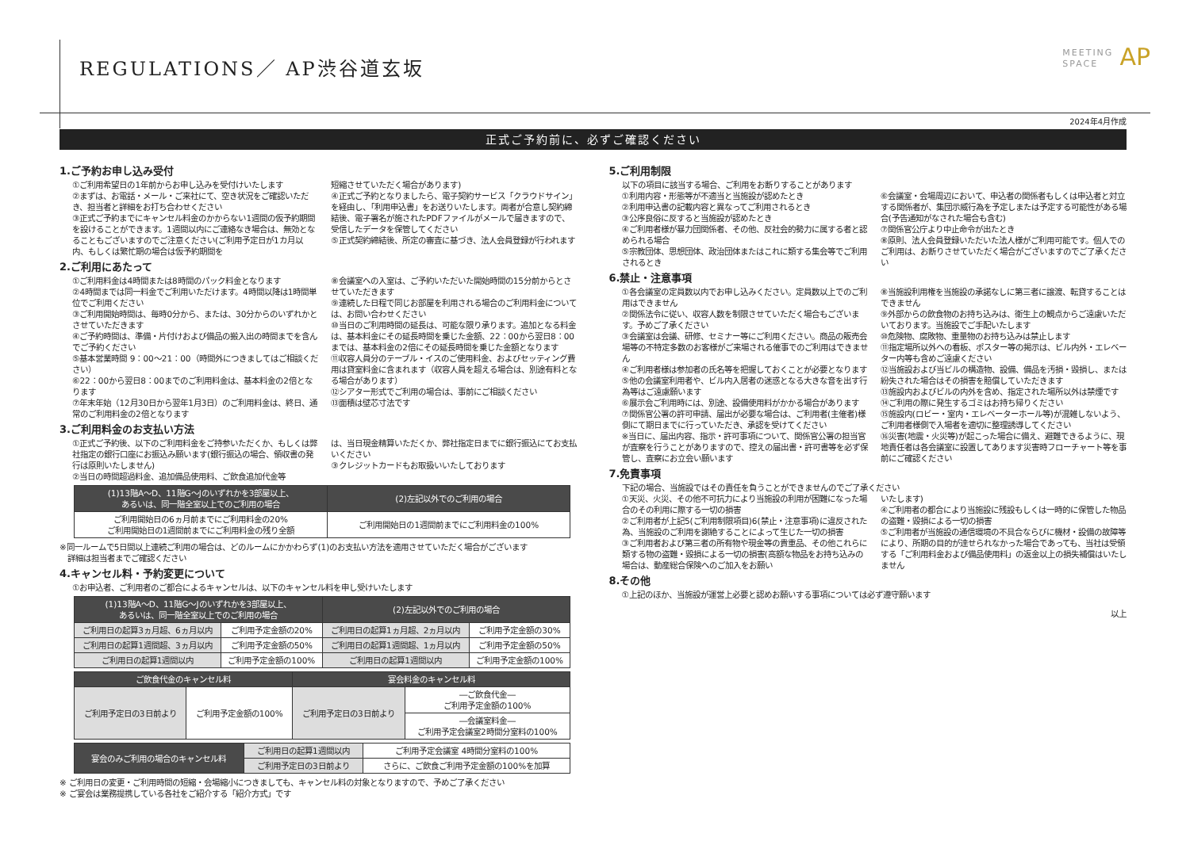REGULATIONS／ AP渋谷道玄坂
MEETING
SPACE AP
2024年4月作成
正式ご予約前に、必ずご確認ください
1.ご予約お申し込み受付
①ご利用希望日の1年前からお申し込みを受付けいたします
②まずは、お電話・メール・ご来社にて、空き状況をご確認いただき、担当者と詳細をお打ち合わせください
③正式ご予約までにキャンセル料金のかからない1週間の仮予約期間を設けることができます。1週間以内にご連絡なき場合は、無効となることもございますのでご注意ください(ご利用予定日が1カ月以内、もしくは繁忙期の場合は仮予約期間を
短縮させていただく場合があります)
④正式ご予約となりましたら、電子契約サービス「クラウドサイン」を経由し、「利用申込書」をお送りいたします。両者が合意し契約締結後、電子署名が施されたPDFファイルがメールで届きますので、受信したデータを保管してください
⑤正式契約締結後、所定の審査に基づき、法人会員登録が行われます
2.ご利用にあたって
①ご利用料金は4時間または8時間のパック料金となります
②4時間までは同一料金でご利用いただけます。4時間以降は1時間単位でご利用ください
③ご利用開始時間は、毎時0分から、または、30分からのいずれかとさせていただきます
④ご予約時間は、準備・片付けおよび備品の搬入出の時間までを含んでご予約ください
⑤基本営業時間 9：00〜21：00（時間外につきましてはご相談ください）
⑥22：00から翌日8：00までのご利用料金は、基本料金の2倍となります
⑦年末年始（12月30日から翌年1月3日）のご利用料金は、終日、通常のご利用料金の2倍となります
⑧会議室への入室は、ご予約いただいた開始時間の15分前からとさせていただきます
⑨連続した日程で同じお部屋を利用される場合のご利用料金については、お問い合わせください
⑩当日のご利用時間の延長は、可能な限り承ります。追加となる料金は、基本料金にその延長時間を乗じた金額、22：00から翌日8：00までは、基本料金の2倍にその延長時間を乗じた金額となります
⑪収容人員分のテーブル・イスのご使用料金、およびセッティング費用は貸室料金に含まれます（収容人員を超える場合は、別途有料となる場合があります）
⑫シアター形式でご利用の場合は、事前にご相談ください
⑬面積は壁芯寸法です
3.ご利用料金のお支払い方法
①正式ご予約後、以下のご利用料金をご持参いただくか、もしくは弊社指定の銀行口座にお振込み願います(銀行振込の場合、領収書の発行は原則いたしません)
②当日の時間超過料金、追加備品使用料、ご飲食追加代金等
は、当日現金精算いただくか、弊社指定日までに銀行振込にてお支払いください
③クレジットカードもお取扱いいたしております
| (1)13階A〜D、11階G〜Jのいずれかを3部屋以上、 あるいは、同一階全室以上でのご利用の場合 | (2)左記以外でのご利用の場合 |
| --- | --- |
| ご利用開始日の6ヵ月前までにご利用料金の20% ご利用開始日の1週間前までにご利用料金の残り全額 | ご利用開始日の1週間前までにご利用料金の100% |
※同一ルームで5日間以上連続ご利用の場合は、どのルームにかかわらず(1)のお支払い方法を適用させていただく場合がございます
　詳細は担当者までご確認ください
4.キャンセル料・予約変更について
①お申込者、ご利用者のご都合によるキャンセルは、以下のキャンセル料を申し受けいたします
| (1)13階A〜D、11階G〜Jのいずれかを3部屋以上、 あるいは、同一階全室以上でのご利用の場合 | | (2)左記以外でのご利用の場合 | |
| --- | --- | --- | --- |
| ご利用日の起算3ヵ月超、6ヵ月以内 | ご利用予定金額の20% | ご利用日の起算1ヵ月超、2ヵ月以内 | ご利用予定金額の30% |
| ご利用日の起算1週間超、3ヵ月以内 | ご利用予定金額の50% | ご利用日の起算1週間超、1ヵ月以内 | ご利用予定金額の50% |
| ご利用日の起算1週間以内 | ご利用予定金額の100% | ご利用日の起算1週間以内 | ご利用予定金額の100% |
| ご飲食代金のキャンセル料 | | 宴会料金のキャンセル料 | |
| --- | --- | --- | --- |
| ご利用予定日の3日前より | ご利用予定金額の100% | ご利用予定日の3日前より | ―ご飲食代金― ご利用予定金額の100% |
| | | | ―会議室料金― ご利用予定会議室2時間分室料の100% |
| 宴会のみご利用の場合のキャンセル料 | ご利用日の起算1週間以内 | ご利用予定会議室 4時間分室料の100% |
| | ご利用予定日の3日前より | さらに、ご飲食ご利用予定金額の100%を加算 |
※ ご利用日の変更・ご利用時間の短縮・会場縮小につきましても、キャンセル料の対象となりますので、予めご了承ください
※ ご宴会は業務提携している各社をご紹介する「紹介方式」です
5.ご利用制限
以下の項目に該当する場合、ご利用をお断りすることがあります
①利用内容・形態等が不適当と当施設が認めたとき
②利用申込書の記載内容と異なってご利用されるとき
③公序良俗に反すると当施設が認めたとき
④ご利用者様が暴力団関係者、その他、反社会的勢力に属する者と認められる場合
⑤宗教団体、思想団体、政治団体またはこれに類する集会等でご利用されるとき
⑥会議室・会場周辺において、申込者の関係者もしくは申込者と対立する関係者が、集団示威行為を予定しまたは予定する可能性がある場合(予告通知がなされた場合も含む)
⑦関係官公庁より中止命令が出たとき
⑧原則、法人会員登録いただいた法人様がご利用可能です。個人でのご利用は、お断りさせていただく場合がございますのでご了承ください
6.禁止・注意事項
①各会議室の定員数以内でお申し込みください。定員数以上でのご利用はできません
②関係法令に従い、収容人数を制限させていただく場合もございます。予めご了承ください
③会議室は会議、研修、セミナー等にご利用ください。商品の販売会場等の不特定多数のお客様がご来場される催事でのご利用はできません
④ご利用者様は参加者の氏名等を把握しておくことが必要となります
⑤他の会議室利用者や、ビル内入居者の迷惑となる大きな音を出す行為等はご遠慮願います
⑥展示会ご利用時には、別途、設備使用料がかかる場合があります
⑦関係官公署の許可申請、届出が必要な場合は、ご利用者(主催者)様側にて期日までに行っていただき、承認を受けてください
※当日に、届出内容、指示・許可事項について、関係官公署の担当官が査察を行うことがありますので、控えの届出書・許可書等を必ず保管し、査察にお立会い願います
⑧当施設利用権を当施設の承諾なしに第三者に譲渡、転貸することはできません
⑨外部からの飲食物のお持ち込みは、衛生上の観点からご遠慮いただいております。当施設でご手配いたします
⑩危険物、腐敗物、重量物のお持ち込みは禁止します
⑪指定場所以外への看板、ポスター等の掲示は、ビル内外・エレベーター内等も含めご遠慮ください
⑫当施設および当ビルの構造物、設備、備品を汚損・毀損し、または紛失された場合はその損害を賠償していただきます
⑬施設内およびビルの内外を含め、指定された場所以外は禁煙です
⑭ご利用の際に発生するゴミはお持ち帰りください
⑮施設内(ロビー・室内・エレベーターホール等)が混雑しないよう、ご利用者様側で入場者を適切に整理誘導してください
⑯災害(地震・火災等)が起こった場合に備え、避難できるように、現地責任者は各会議室に設置してあります災害時フローチャート等を事前にご確認ください
7.免責事項
下記の場合、当施設ではその責任を負うことができませんのでご了承ください
①天災、火災、その他不可抗力により当施設の利用が困難になった場合のその利用に際する一切の損害
②ご利用者が上記5(ご利用制限項目)6(禁止・注意事項)に違反された為、当施設のご利用を謝絶することによって生じた一切の損害
③ご利用者および第三者の所有物や現金等の貴重品、その他これらに類する物の盗難・毀損による一切の損害(高額な物品をお持ち込みの場合は、動産総合保険へのご加入をお願い
いたします)
④ご利用者の都合により当施設に残設もしくは一時的に保管した物品の盗難・毀損による一切の損害
⑤ご利用者が当施設の通信環境の不具合ならびに機材・設備の故障等により、所期の目的が達せられなかった場合であっても、当社は受領する「ご利用料金および備品使用料」の返金以上の損失補償はいたしません
8.その他
①上記のほか、当施設が運営上必要と認めお願いする事項については必ず遵守願います
以上